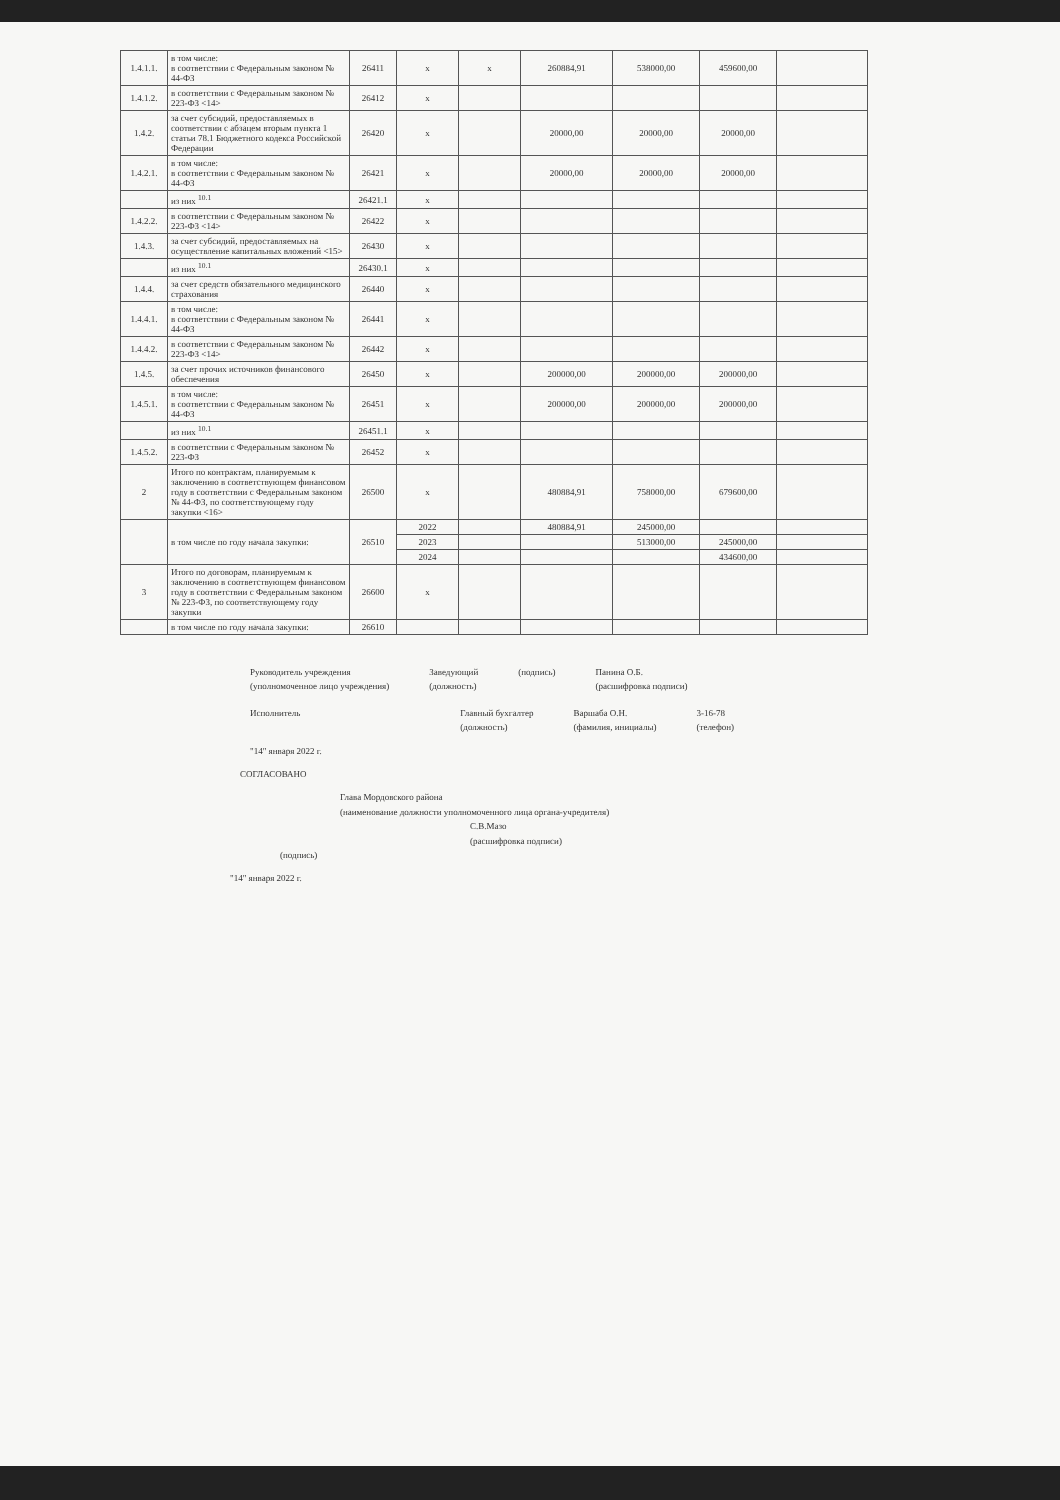| 1.4.1.1. | в том числе: в соответствии с Федеральным законом № 44-ФЗ | 26411 | х | х | 260884,91 | 538000,00 | 459600,00 | |
| 1.4.1.2. | в соответствии с Федеральным законом № 223-ФЗ <14> | 26412 | х | | | | | |
| 1.4.2. | за счет субсидий, предоставляемых в соответствии с абзацем вторым пункта 1 статьи 78.1 Бюджетного кодекса Российской Федерации | 26420 | х | | 20000,00 | 20000,00 | 20000,00 | |
| 1.4.2.1. | в том числе: в соответствии с Федеральным законом № 44-ФЗ | 26421 | х | | 20000,00 | 20000,00 | 20000,00 | |
| | из них <sup>10.1</sup> | 26421.1 | х | | | | | |
| 1.4.2.2. | в соответствии с Федеральным законом № 223-ФЗ <14> | 26422 | х | | | | | |
| 1.4.3. | за счет субсидий, предоставляемых на осуществление капитальных вложений <15> | 26430 | х | | | | | |
| | из них <sup>10.1</sup> | 26430.1 | х | | | | | |
| 1.4.4. | за счет средств обязательного медицинского страхования | 26440 | х | | | | | |
| 1.4.4.1. | в том числе: в соответствии с Федеральным законом № 44-ФЗ | 26441 | х | | | | | |
| 1.4.4.2. | в соответствии с Федеральным законом № 223-ФЗ <14> | 26442 | х | | | | | |
| 1.4.5. | за счет прочих источников финансового обеспечения | 26450 | х | | 200000,00 | 200000,00 | 200000,00 | |
| 1.4.5.1. | в том числе: в соответствии с Федеральным законом № 44-ФЗ | 26451 | х | | 200000,00 | 200000,00 | 200000,00 | |
| | из них <sup>10.1</sup> | 26451.1 | х | | | | | |
| 1.4.5.2. | в соответствии с Федеральным законом № 223-ФЗ | 26452 | х | | | | | |
| 2 | Итого по контрактам, планируемым к заключению в соответствующем финансовом году в соответствии с Федеральным законом № 44-ФЗ, по соответствующему году закупки <16> | 26500 | х | | 480884,91 | 758000,00 | 679600,00 | |
| | в том числе по году начала закупки: | 26510 | 2022 | | 480884,91 | 245000,00 | | |
| | | | 2023 | | | 513000,00 | 245000,00 | |
| | | | 2024 | | | | 434600,00 | |
| 3 | Итого по договорам, планируемым к заключению в соответствующем финансовом году в соответствии с Федеральным законом № 223-ФЗ, по соответствующему году закупки | 26600 | х | | | | | |
| | в том числе по году начала закупки: | 26610 | | | | | | |
Руководитель учреждения
(уполномоченное лицо учреждения)
Заведующий
(должность)
(подпись) Панина О.Б.
(расшифровка подписи)
Исполнитель Главный бухгалтер
(должность)
Варшаба О.Н.
(фамилия, инициалы)
3-16-78
(телефон)
"14" января 2022 г.
СОГЛАСОВАНО
Глава Мордовского района
(наименование должности уполномоченного лица органа-учредителя)
С.В.Мазо
(расшифровка подписи)
(подпись)
"14" января 2022 г.